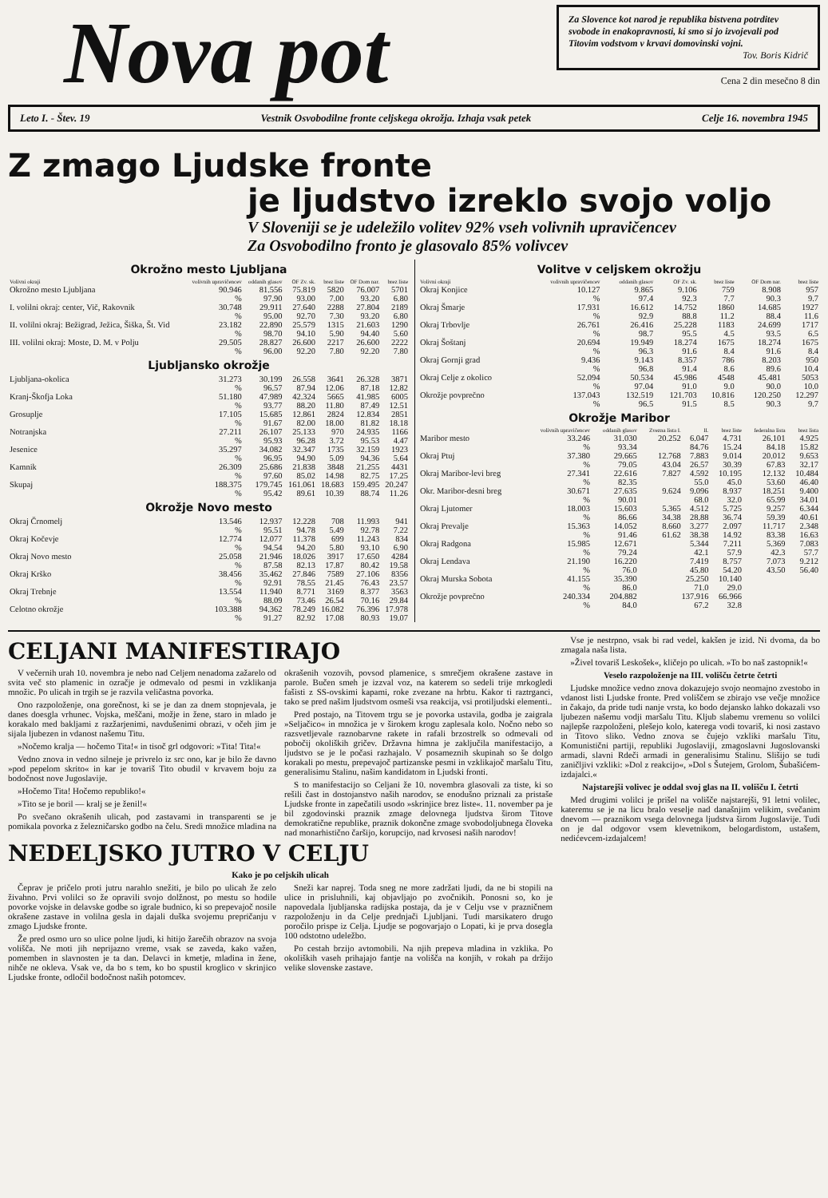Nova pot
Za Slovence kot narod je republika bistvena potrditev svobode in enakopravnosti, ki smo si jo izvojevali pod Titovim vodstvom v krvavi domovinski vojni.
Tov. Boris Kidrič
Cena 2 din mesečno 8 din
Leto I. - Štev. 19 Vestnik Osvobodilne fronte celjskega okrožja. Izhaja vsak petek Celje 16. novembra 1945
Z zmago Ljudske fronte
je ljudstvo izreklo svojo voljo
V Sloveniji se je udeležilo volitev 92% vseh volivnih upravičencev
Za Osvobodilno fronto je glasovalo 85% volivcev
Okrožno mesto Ljubljana
| Volivni okraji | volivnih upravičencev | oddanih glasov | OF Zv. sk. | brez liste | OF Dom nar. | brez liste |
| --- | --- | --- | --- | --- | --- | --- |
| Okrožno mesto Ljubljana | 90.946 | 81.556 | 75.819 | 5820 | 76.007 | 5701 |
| | % | 97.90 | 93.00 | 7.00 | 93.20 | 6.80 |
| I. volilni okraj: center, Vič, Rakovnik | 30.748 | 29.911 | 27.640 | 2288 | 27.804 | 2189 |
| | % | 95.00 | 92.70 | 7.30 | 93.20 | 6.80 |
| II. volilni okraj: Bežigrad, Ježica, Šiška, Št. Vid | 23.182 | 22.890 | 25.579 | 1315 | 21.603 | 1290 |
| | % | 98.70 | 94.10 | 5.90 | 94.40 | 5.60 |
| III. volilni okraj: Moste, D. M. v Polju | 29.505 | 28.827 | 26.600 | 2217 | 26.600 | 2222 |
| | % | 96.00 | 92.20 | 7.80 | 92.20 | 7.80 |
| Ljubljansko okrožje | | | | | | |
| Ljubljana-okolica | 31.273 | 30.199 | 26.558 | 3641 | 26.328 | 3871 |
| | % | 96.57 | 87.94 | 12.06 | 87.18 | 12.82 |
| Kranj-Škofja Loka | 51.180 | 47.989 | 42.324 | 5665 | 41.985 | 6005 |
| | % | 93.77 | 88.20 | 11.80 | 87.49 | 12.51 |
| Grosuplje | 17.105 | 15.685 | 12.861 | 2824 | 12.834 | 2851 |
| | % | 91.67 | 82.00 | 18.00 | 81.82 | 18.18 |
| Notranjska | 27.211 | 26.107 | 25.133 | 970 | 24.935 | 1166 |
| | % | 95.93 | 96.28 | 3.72 | 95.53 | 4.47 |
| Jesenice | 35.297 | 34.082 | 32.347 | 1735 | 32.159 | 1923 |
| | % | 96.95 | 94.90 | 5.09 | 94.36 | 5.64 |
| Kamnik | 26.309 | 25.686 | 21.838 | 3848 | 21.255 | 4431 |
| | % | 97.60 | 85.02 | 14.98 | 82.75 | 17.25 |
| Skupaj | 188.375 | 179.745 | 161.061 | 18.683 | 159.495 | 20.247 |
| | % | 95.42 | 89.61 | 10.39 | 88.74 | 11.26 |
| Okrožje Novo mesto | | | | | | |
| Okraj Črnomelj | 13.546 | 12.937 | 12.228 | 708 | 11.993 | 941 |
| | % | 95.51 | 94.78 | 5.49 | 92.78 | 7.22 |
| Okraj Kočevje | 12.774 | 12.077 | 11.378 | 699 | 11.243 | 834 |
| | % | 94.54 | 94.20 | 5.80 | 93.10 | 6.90 |
| Okraj Novo mesto | 25.058 | 21.946 | 18.026 | 3917 | 17.650 | 4284 |
| | % | 87.58 | 82.13 | 17.87 | 80.42 | 19.58 |
| Okraj Krško | 38.456 | 35.462 | 27.846 | 7589 | 27.106 | 8356 |
| | % | 92.91 | 78.55 | 21.45 | 76.43 | 23.57 |
| Okraj Trebnje | 13.554 | 11.940 | 8.771 | 3169 | 8.377 | 3563 |
| | % | 88.09 | 73.46 | 26.54 | 70.16 | 29.84 |
| Celotno okrožje | 103.388 | 94.362 | 78.249 | 16.082 | 76.396 | 17.978 |
| | % | 91.27 | 82.92 | 17.08 | 80.93 | 19.07 |
Volitve v celjskem okrožju
| Volivni okraji | volivnih upravičencev | oddanih glasov | OF Zv. sk. | brez liste | OF Dom nar. | brez liste |
| --- | --- | --- | --- | --- | --- | --- |
| Okraj Konjice | 10.127 | 9.865 | 9.106 | 759 | 8.908 | 957 |
| | % | 97.4 | 92.3 | 7.7 | 90.3 | 9.7 |
| Okraj Šmarje | 17.931 | 16.612 | 14.752 | 1860 | 14.685 | 1927 |
| | % | 92.9 | 88.8 | 11.2 | 88.4 | 11.6 |
| Okraj Trbovlje | 26.761 | 26.416 | 25.228 | 1183 | 24.699 | 1717 |
| | % | 98.7 | 95.5 | 4.5 | 93.5 | 6.5 |
| Okraj Šoštanj | 20.694 | 19.949 | 18.274 | 1675 | 18.274 | 1675 |
| | % | 96.3 | 91.6 | 8.4 | 91.6 | 8.4 |
| Okraj Gornji grad | 9.436 | 9.143 | 8.357 | 786 | 8.203 | 950 |
| | % | 96.8 | 91.4 | 8.6 | 89.6 | 10.4 |
| Okraj Celje z okolico | 52.094 | 50.534 | 45.986 | 4548 | 45.481 | 5053 |
| | % | 97.04 | 91.0 | 9.0 | 90.0 | 10.0 |
| Okrožje povprečno | 137.043 | 132.519 | 121.703 | 10.816 | 120.250 | 12.297 |
| | % | 96.5 | 91.5 | 8.5 | 90.3 | 9.7 |
Okrožje Maribor
| | volivnih upravičencev | oddanih glasov | Zvezna lista I. | II. | brez liste | federalna lista | brez lista |
| --- | --- | --- | --- | --- | --- | --- | --- |
| Maribor mesto | 33.246 | 31.030 | 20.252 | 6.047 | 4.731 | 26.101 | 4.925 |
| | % | 93.34 | 84.76 | | 15.24 | 84.18 | 15.82 |
| Okraj Ptuj | 37.380 | 29.665 | 12.768 | 7.883 | 9.014 | 20.012 | 9.653 |
| | % | 79.05 | 43.04 | 26.57 | 30.39 | 67.83 | 32.17 |
| Okraj Maribor-levi breg | 27.341 | 22.616 | 7.827 | 4.592 | 10.195 | 12.132 | 10.484 |
| | % | 82.35 | 55.0 | | 45.0 | 53.60 | 46.40 |
| Okr. Maribor-desni breg | 30.671 | 27.635 | 9.624 | 9.096 | 8.937 | 18.251 | 9.400 |
| | % | 90.01 | 68.0 | | 32.0 | 65.99 | 34.01 |
| Okraj Ljutomer | 18.003 | 15.603 | 5.365 | 4.512 | 5.725 | 9.257 | 6.344 |
| | % | 86.66 | 34.38 | 28.88 | 36.74 | 59.39 | 40.61 |
| Okraj Prevalje | 15.363 | 14.052 | 8.660 | 3.277 | 2.097 | 11.717 | 2.348 |
| | % | 91.46 | 61.62 | 38.38 | 14.92 | 83.38 | 16.63 |
| Okraj Radgona | 15.985 | 12.671 | 5.344 | | 7.211 | 5.369 | 7.083 |
| | % | 79.24 | 42.1 | | 57.9 | 42.3 | 57.7 |
| Okraj Lendava | 21.190 | 16.220 | 7.419 | | 8.757 | 7.073 | 9.212 |
| | % | 76.0 | 45.80 | | 54.20 | 43.50 | 56.40 |
| Okraj Murska Sobota | 41.155 | 35.390 | 25.250 | | 10.140 | | |
| | % | 86.0 | 71.0 | | 29.0 | | |
| Okrožje povprečno | 240.334 | 204.882 | 137.916 | | 66.966 | | |
| | % | 84.0 | 67.2 | | 32.8 | | |
CELJANI MANIFESTIRAJO
V večernih urah 10. novembra je nebo nad Celjem nenadoma zažarelo od svita več sto plamenic in ozračje je odmevalo od pesmi in vzklikanja množic. Po ulicah in trgih se je razvila veličastna povorka.
Ono razpoloženje, ona gorečnost, ki se je dan za dnem stopnjevala, je danes doesgla vrhunec. Vojska, meščani, možje in žene, staro in mlado je korakalo med bakljami z razžarjenimi, navdušenimi obrazi, v očeh jim je sijala ljubezen in vdanost našemu Titu.
»Nočemo kralja — hočemo Tita!« in tisoč grl odgovori: »Tita! Tita!«
Vedno znova in vedno silneje je privrelo iz src ono, kar je bilo že davno »pod pepelom skrito« in kar je tovariš Tito obudil v krvavem boju za bodočnost nove Jugoslavije.
»Hočemo Tita! Hočemo republiko!«
»Tito se je boril — kralj se je ženil!«
Po svečano okrašenih ulicah, pod zastavami in transparenti se je pomikala povorka z železničarsko godbo na čelu. Sredi množice mladina na okrašenih vozovih, povsod plamenice, s smrečjem okrašene zastave in parole. Bučen smeh je izzval voz, na katerem so sedeli trije mrkogledi fašisti z SS-ovskimi kapami, roke zvezane na hrbtu. Kakor ti raztrganci, tako se pred našim ljudstvom osmeši vsa reakcija, vsi protiljudski elementi..
Pred postajo, na Titovem trgu se je povorka ustavila, godba je zaigrala »Seljačico« in množica je v širokem krogu zaplesala kolo. Nočno nebo so razsvetljevale raznobarvne rakete in rafali brzostrelk so odmevali od pobočij okoliških gričev. Državna himna je zaključila manifestacijo, a ljudstvo se je le počasi razhajalo. V posameznih skupinah so še dolgo korakali po mestu, prepevajoč partizanske pesmi in vzklikajoč maršalu Titu, generalisimu Stalinu, našim kandidatom in Ljudski fronti.
S to manifestacijo so Celjani že 10. novembra glasovali za tiste, ki so rešili čast in dostojanstvo naših narodov, se enodušno priznali za pristaše Ljudske fronte in zapečatili usodo »skrinjice brez liste«. 11. november pa je bil zgodovinski praznik zmage delovnega ljudstva širom Titove demokratične republike, praznik dokončne zmage svobodoljubnega človeka nad monarhistično čaršijo, korupcijo, nad krvosesi naših narodov!
NEDELJSKO JUTRO V CELJU
Kako je po celjskih ulicah
Čeprav je pričelo proti jutru narahlo snežiti, je bilo po ulicah že zelo živahno. Prvi volilci so že opravili svojo dolžnost, po mestu so hodile povorke vojske in delavske godbe so igrale budnico, ki so prepevajoč nosile okrašene zastave in volilna gesla in dajali duška svojemu prepričanju v zmago Ljudske fronte.
Že pred osmo uro so ulice polne ljudi, ki hitijo žarečih obrazov na svoja volišča. Ne moti jih neprijazno vreme, vsak se zaveda, kako važen, pomemben in slavnosten je ta dan. Delavci in kmetje, mladina in žene, nihče ne okleva. Vsak ve, da bo s tem, ko bo spustil kroglico v skrinjico Ljudske fronte, odločil bodočnost naših potomcev.
Sneži kar naprej. Toda sneg ne more zadržati ljudi, da ne bi stopili na ulice in prisluhnili, kaj objavljajo po zvočnikih. Ponosni so, ko je napovedala ljubljanska radijska postaja, da je v Celju vse v prazničnem razpoloženju in da Celje prednjači Ljubljani. Tudi marsikatero drugo poročilo prispe iz Celja. Ljudje se pogovarjajo o Lopati, ki je prva dosegla 100 odstotno udeležbo.
Po cestah brzijo avtomobili. Na njih prepeva mladina in vzklika. Po okoliških vaseh prihajajo fantje na volišča na konjih, v rokah pa držijo velike slovenske zastave.
Vse je nestrpno, vsak bi rad vedel, kakšen je izid. Ni dvoma, da bo zmagala naša lista.
»Živel tovariš Leskošek«, kličejo po ulicah. »To bo naš zastopnik!«
Veselo razpoloženje na III. volišču četrte četrti
Ljudske množice vedno znova dokazujejo svojo neomajno zvestobo in vdanost listi Ljudske fronte. Pred voliščem se zbirajo vse večje množice in čakajo, da pride tudi nanje vrsta, ko bodo dejansko lahko dokazali vso ljubezen našemu vodji maršalu Titu. Kljub slabemu vremenu so volilci najlepše razpoloženi, plešejo kolo, katerega vodi tovariš, ki nosi zastavo in Titovo sliko. Vedno znova se čujejo vzkliki maršalu Titu, Komunistični partiji, republiki Jugoslaviji, zmagoslavni Jugoslovanski armadi, slavni Rdeči armadi in generalisimu Stalinu. Slišijo se tudi zaničljivi vzkliki: »Dol z reakcijo«, »Dol s Šutejem, Grolom, Šubašićem-izdajalci.«
Najstarejši volivec je oddal svoj glas na II. volišču I. četrti
Med drugimi volilci je prišel na volišče najstarejši, 91 letni volilec, kateremu se je na licu bralo veselje nad današnjim velikim, svečanim dnevom — praznikom vsega delovnega ljudstva širom Jugoslavije. Tudi on je dal odgovor vsem klevetnikom, belogardistom, ustašem, nedićevcem-izdajalcem!